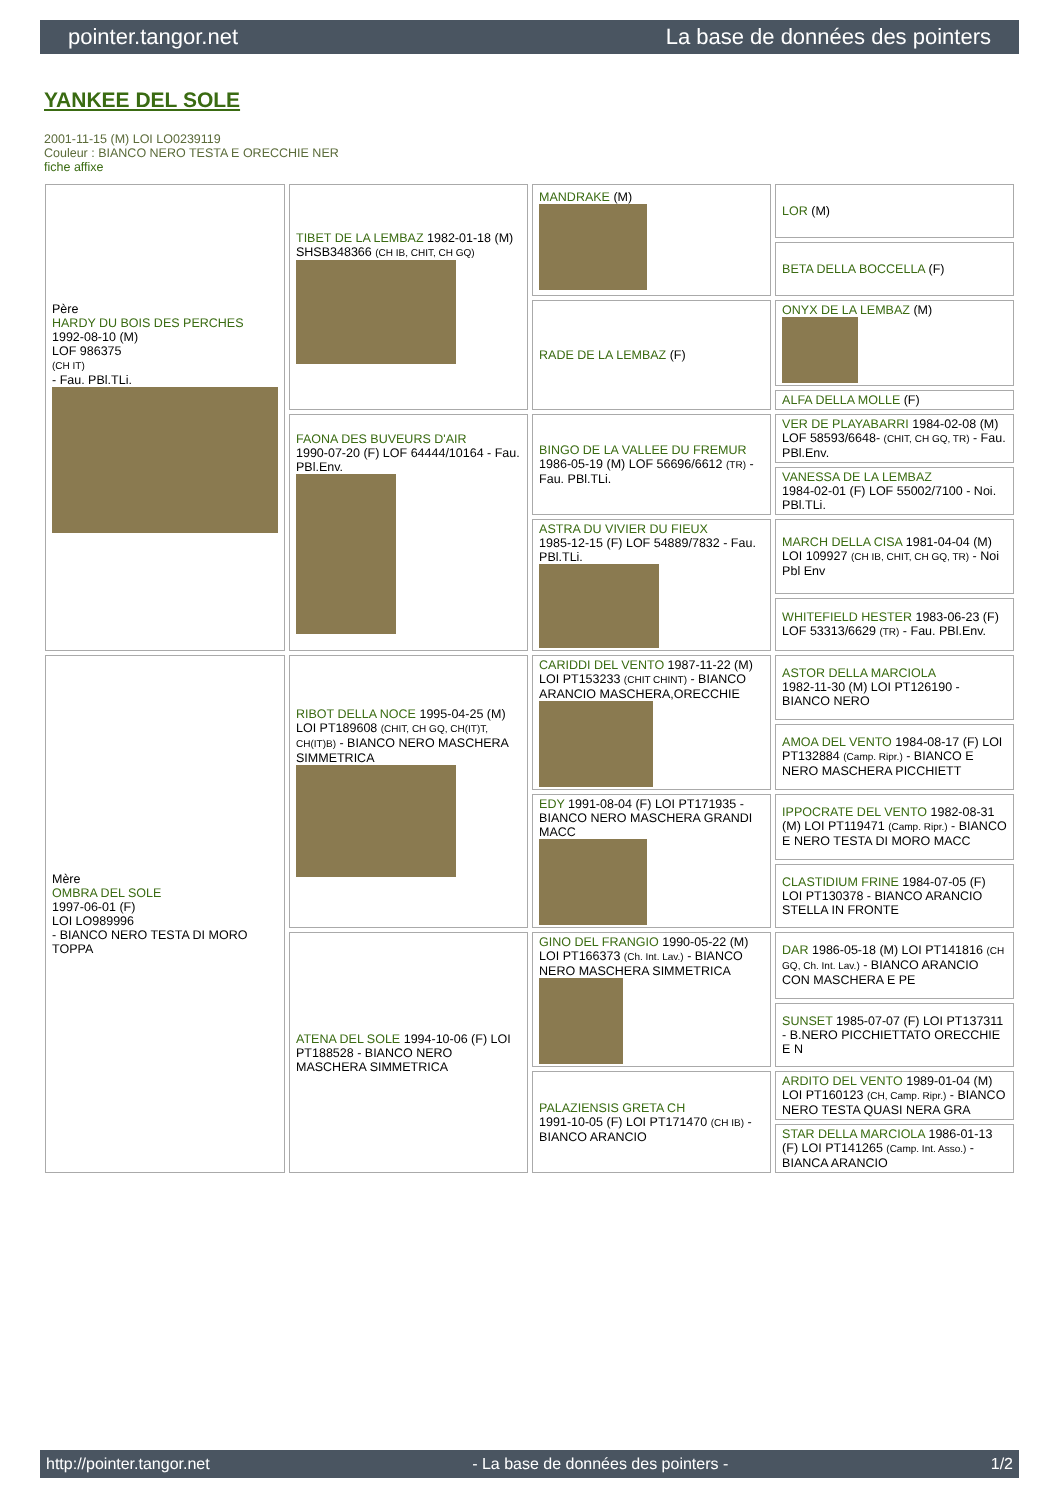pointer.tangor.net La base de données des pointers
YANKEE DEL SOLE
2001-11-15 (M) LOI LO0239119
Couleur : BIANCO NERO TESTA E ORECCHIE NER
fiche affixe
| Père HARDY DU BOIS DES PERCHES 1992-08-10 (M) LOF 986375 (CH IT) - Fau. PBl.TLi. | TIBET DE LA LEMBAZ 1982-01-18 (M) SHSB348366 (CH IB, CHIT, CH GQ) | MANDRAKE (M) | LOR (M) |
| | | | BETA DELLA BOCCELLA (F) |
| | | RADE DE LA LEMBAZ (F) | ONYX DE LA LEMBAZ (M) |
| | | | ALFA DELLA MOLLE (F) |
| | FAONA DES BUVEURS D'AIR 1990-07-20 (F) LOF 64444/10164 - Fau. PBl.Env. | BINGO DE LA VALLEE DU FREMUR 1986-05-19 (M) LOF 56696/6612 (TR) - Fau. PBl.TLi. | VER DE PLAYABARRI 1984-02-08 (M) LOF 58593/6648- (CHIT, CH GQ, TR) - Fau. PBl.Env. |
| | | | VANESSA DE LA LEMBAZ 1984-02-01 (F) LOF 55002/7100 - Noi. PBl.TLi. |
| | | ASTRA DU VIVIER DU FIEUX 1985-12-15 (F) LOF 54889/7832 - Fau. PBl.TLi. | MARCH DELLA CISA 1981-04-04 (M) LOI 109927 (CH IB, CHIT, CH GQ, TR) - Noi Pbl Env |
| | | | WHITEFIELD HESTER 1983-06-23 (F) LOF 53313/6629 (TR) - Fau. PBl.Env. |
| Mère OMBRA DEL SOLE 1997-06-01 (F) LOI LO989996 - BIANCO NERO TESTA DI MORO TOPPA | RIBOT DELLA NOCE 1995-04-25 (M) LOI PT189608 (CHIT, CH GQ, CH(IT)T, CH(IT)B) - BIANCO NERO MASCHERA SIMMETRICA | CARIDDI DEL VENTO 1987-11-22 (M) LOI PT153233 (CHIT CHINT) - BIANCO ARANCIO MASCHERA,ORECCHIE | ASTOR DELLA MARCIOLA 1982-11-30 (M) LOI PT126190 - BIANCO NERO |
| | | | AMOA DEL VENTO 1984-08-17 (F) LOI PT132884 (Camp. Ripr.) - BIANCO E NERO MASCHERA PICCHIETT |
| | | EDY 1991-08-04 (F) LOI PT171935 - BIANCO NERO MASCHERA GRANDI MACC | IPPOCRATE DEL VENTO 1982-08-31 (M) LOI PT119471 (Camp. Ripr.) - BIANCO E NERO TESTA DI MORO MACC |
| | | | CLASTIDIUM FRINE 1984-07-05 (F) LOI PT130378 - BIANCO ARANCIO STELLA IN FRONTE |
| | ATENA DEL SOLE 1994-10-06 (F) LOI PT188528 - BIANCO NERO MASCHERA SIMMETRICA | GINO DEL FRANGIO 1990-05-22 (M) LOI PT166373 (Ch. Int. Lav.) - BIANCO NERO MASCHERA SIMMETRICA | DAR 1986-05-18 (M) LOI PT141816 (CH GQ, Ch. Int. Lav.) - BIANCO ARANCIO CON MASCHERA E PE |
| | | | SUNSET 1985-07-07 (F) LOI PT137311 - B.NERO PICCHIETTATO ORECCHIE E N |
| | | PALAZIENSIS GRETA CH 1991-10-05 (F) LOI PT171470 (CH IB) - BIANCO ARANCIO | ARDITO DEL VENTO 1989-01-04 (M) LOI PT160123 (CH, Camp. Ripr.) - BIANCO NERO TESTA QUASI NERA GRA |
| | | | STAR DELLA MARCIOLA 1986-01-13 (F) LOI PT141265 (Camp. Int. Asso.) - BIANCA ARANCIO |
http://pointer.tangor.net - La base de données des pointers - 1/2